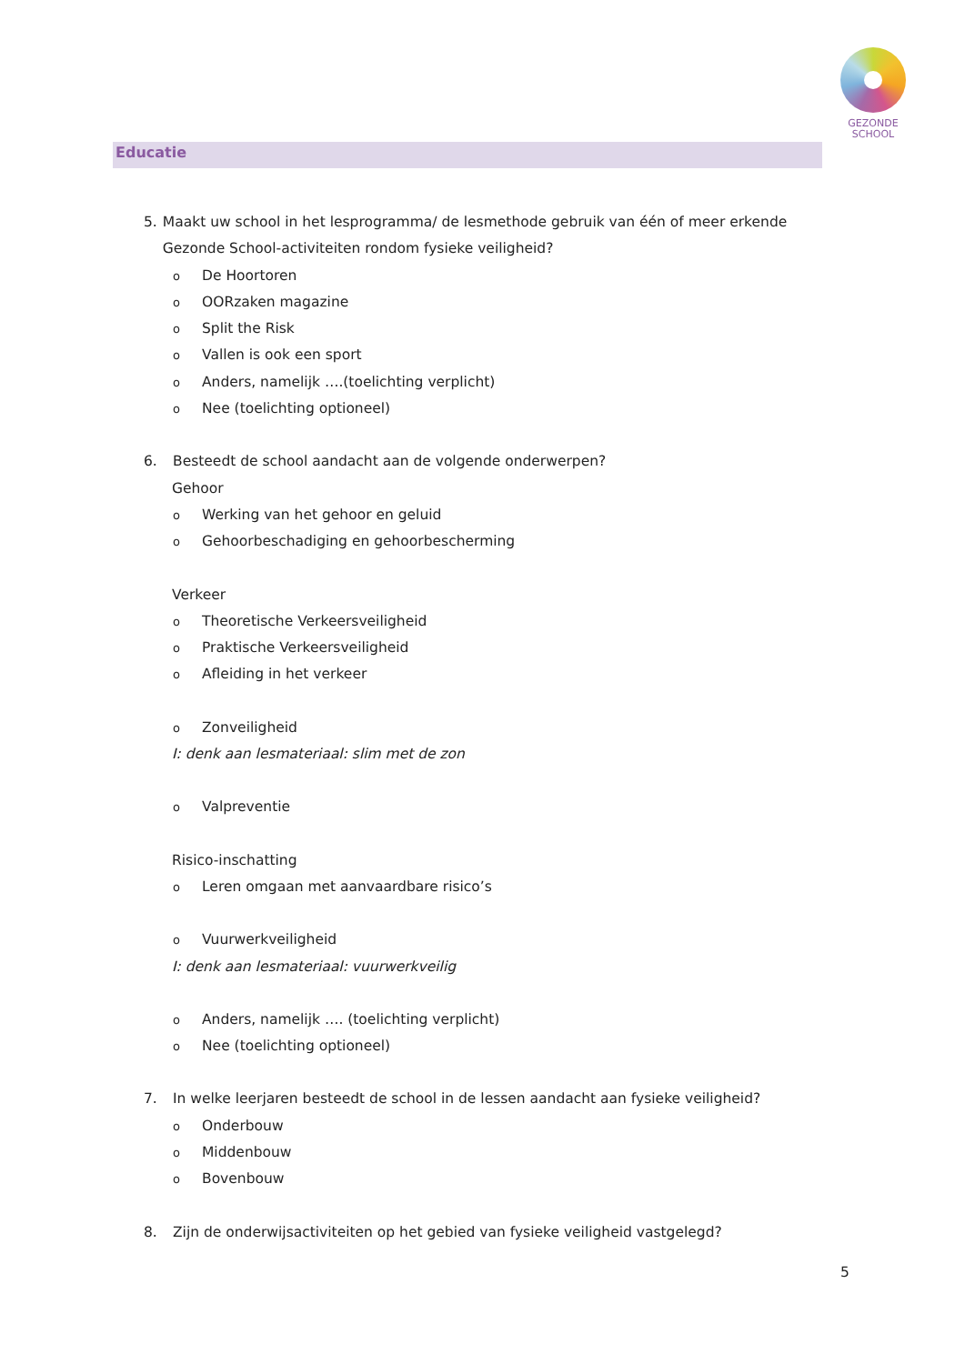GEZONDE
SCHOOL
Educatie
5. Maakt uw school in het lesprogramma/ de lesmethode gebruik van één of meer erkende Gezonde School-activiteiten rondom fysieke veiligheid?
o De Hoortoren
o OORzaken magazine
o Split the Risk
o Vallen is ook een sport
o Anders, namelijk ….(toelichting verplicht)
o Nee (toelichting optioneel)
6. Besteedt de school aandacht aan de volgende onderwerpen?
Gehoor
o Werking van het gehoor en geluid
o Gehoorbeschadiging en gehoorbescherming
Verkeer
o Theoretische Verkeersveiligheid
o Praktische Verkeersveiligheid
o Afleiding in het verkeer
o Zonveiligheid
I: denk aan lesmateriaal: slim met de zon
o Valpreventie
Risico-inschatting
o Leren omgaan met aanvaardbare risico’s
o Vuurwerkveiligheid
I: denk aan lesmateriaal: vuurwerkveilig
o Anders, namelijk …. (toelichting verplicht)
o Nee (toelichting optioneel)
7. In welke leerjaren besteedt de school in de lessen aandacht aan fysieke veiligheid?
o Onderbouw
o Middenbouw
o Bovenbouw
8. Zijn de onderwijsactiviteiten op het gebied van fysieke veiligheid vastgelegd?
5